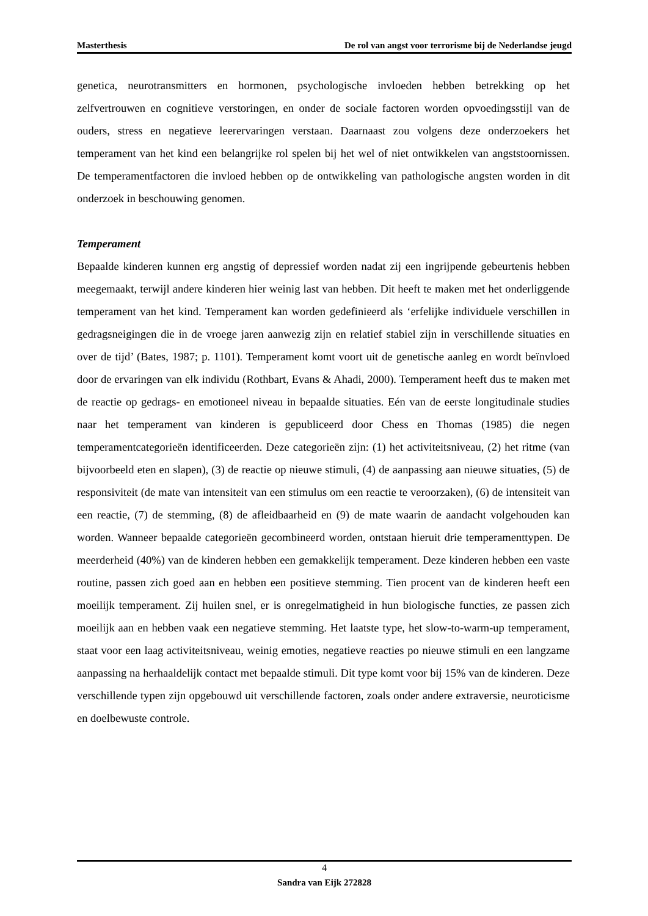Masterthesis De rol van angst voor terrorisme bij de Nederlandse jeugd
genetica, neurotransmitters en hormonen, psychologische invloeden hebben betrekking op het zelfvertrouwen en cognitieve verstoringen, en onder de sociale factoren worden opvoedingsstijl van de ouders, stress en negatieve leerervaringen verstaan. Daarnaast zou volgens deze onderzoekers het temperament van het kind een belangrijke rol spelen bij het wel of niet ontwikkelen van angststoornissen. De temperamentfactoren die invloed hebben op de ontwikkeling van pathologische angsten worden in dit onderzoek in beschouwing genomen.
Temperament
Bepaalde kinderen kunnen erg angstig of depressief worden nadat zij een ingrijpende gebeurtenis hebben meegemaakt, terwijl andere kinderen hier weinig last van hebben. Dit heeft te maken met het onderliggende temperament van het kind. Temperament kan worden gedefinieerd als ‘erfelijke individuele verschillen in gedragsneigingen die in de vroege jaren aanwezig zijn en relatief stabiel zijn in verschillende situaties en over de tijd’ (Bates, 1987; p. 1101). Temperament komt voort uit de genetische aanleg en wordt beïnvloed door de ervaringen van elk individu (Rothbart, Evans & Ahadi, 2000). Temperament heeft dus te maken met de reactie op gedrags- en emotioneel niveau in bepaalde situaties. Eén van de eerste longitudinale studies naar het temperament van kinderen is gepubliceerd door Chess en Thomas (1985) die negen temperamentcategorieën identificeerden. Deze categorieën zijn: (1) het activiteitsniveau, (2) het ritme (van bijvoorbeeld eten en slapen), (3) de reactie op nieuwe stimuli, (4) de aanpassing aan nieuwe situaties, (5) de responsiviteit (de mate van intensiteit van een stimulus om een reactie te veroorzaken), (6) de intensiteit van een reactie, (7) de stemming, (8) de afleidbaarheid en (9) de mate waarin de aandacht volgehouden kan worden. Wanneer bepaalde categorieën gecombineerd worden, ontstaan hieruit drie temperamenttypen. De meerderheid (40%) van de kinderen hebben een gemakkelijk temperament. Deze kinderen hebben een vaste routine, passen zich goed aan en hebben een positieve stemming. Tien procent van de kinderen heeft een moeilijk temperament. Zij huilen snel, er is onregelmatigheid in hun biologische functies, ze passen zich moeilijk aan en hebben vaak een negatieve stemming. Het laatste type, het slow-to-warm-up temperament, staat voor een laag activiteitsniveau, weinig emoties, negatieve reacties po nieuwe stimuli en een langzame aanpassing na herhaaldelijk contact met bepaalde stimuli. Dit type komt voor bij 15% van de kinderen. Deze verschillende typen zijn opgebouwd uit verschillende factoren, zoals onder andere extraversie, neuroticisme en doelbewuste controle.
4
Sandra van Eijk 272828